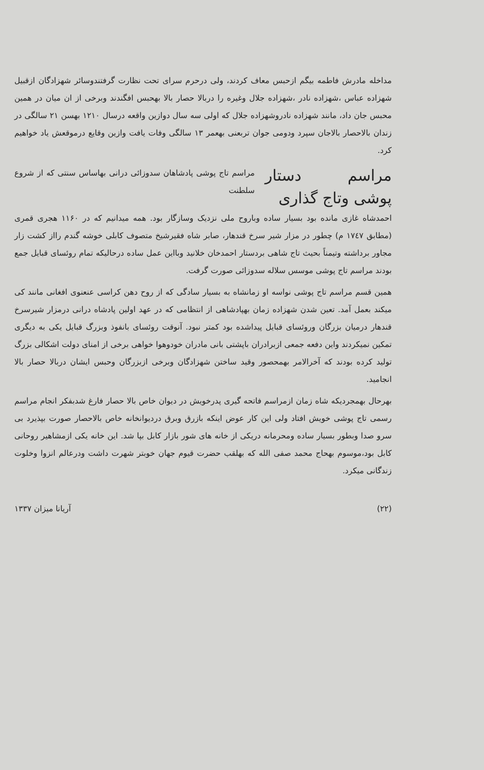مداخله مادرش فاطمه بیگم ازحبس معاف کردند، ولی درحرم سرای تحت نظارت گرفتندوسائر شهزادگان ازقبیل شهزاده عباس ،شهزاده نادر ،شهزاده جلال وغیره را دربالا حصار بالا بهحبس افگندند وبرخی از ان میان در همین محبس جان داد، مانند شهزاده نادروشهزاده جلال که اولی سه سال دوازین واقعه درسال ۱۲۱۰ بهسن ۲۱ سالگی در زندان بالاحصار بالاجان سپرد ودومی جوان تربعنی بهعمر ۱۳ سالگی وفات یافت وازین وقایع درموقعش یاد خواهیم کرد.
مراسم دستار پوشی وتاج گذاری
مراسم تاج پوشی پادشاهان سدوزائی درانی بهاساس سنتی که از شروع سلطنت
احمدشاه غازی مانده بود بسیار ساده وباروح ملی نزدیک وسازگار بود. همه میدانیم که در ۱۱۶۰ هجری قمری (مطابق ۱۷٤۷ م) چطور در مزار شیر سرخ قندهار، صابر شاه فقیرشیخ متصوف کابلی خوشه گندم رااز کشت زار مجاور برداشته وتیمناً بحیث تاج شاهی بردستار احمدخان خلانید وبااین عمل ساده درحالیکه تمام روئسای قبایل جمع بودند مراسم تاج پوشی موسس سلاله سدوزائی صورت گرفت.
همین قسم مراسم تاج پوشی نواسه او زمانشاه به بسیار سادگی که از روح دهن کراسی عنعنوی افغانی مانند کی میکند بعمل آمد. تعین شدن شهزاده زمان بهپادشاهی از انتظامی که در عهد اولین پادشاه درانی درمزار شیرسرخ قندهار درمیان بزرگان وروئسای قبایل پیداشده بود کمتر نبود. آنوقت روئسای بانفوذ وبزرگ قبایل یکی به دیگری تمکین نمیکردند واین دفعه جمعی ازبرادران باپشتی بانی مادران خودوهوا خواهی برخی از امنای دولت اشکالی بزرگ تولید کرده بودند که آخرالامر بهمحصور وقید ساختن شهزادگان وبرخی ازبزرگان وحبس ایشان دربالا حصار بالا انجامید.
بهرحال بهمجردیکه شاه زمان ازمراسم فاتحه گیری پدرخویش در دیوان خاص بالا حصار فارغ شدبفکر انجام مراسم رسمی تاج پوشی خویش افتاد ولی این کار عوض اینکه بازرق وبرق درديوانخانه خاص بالاحصار صورت بپذیرد بی سرو صدا وبطور بسیار ساده ومحرمانه دریکی از خانه های شور بازار کابل بپا شد. این خانه یکی ازمشاهیر روحانی کابل بود،موسوم بهحاج محمد صفی الله که بهلقب حضرت قیوم جهان خوبتر شهرت داشت ودرعالم انزوا وخلوت زندگانی میکرد.
(۲۲) آریانا میزان ۱۳۳۷